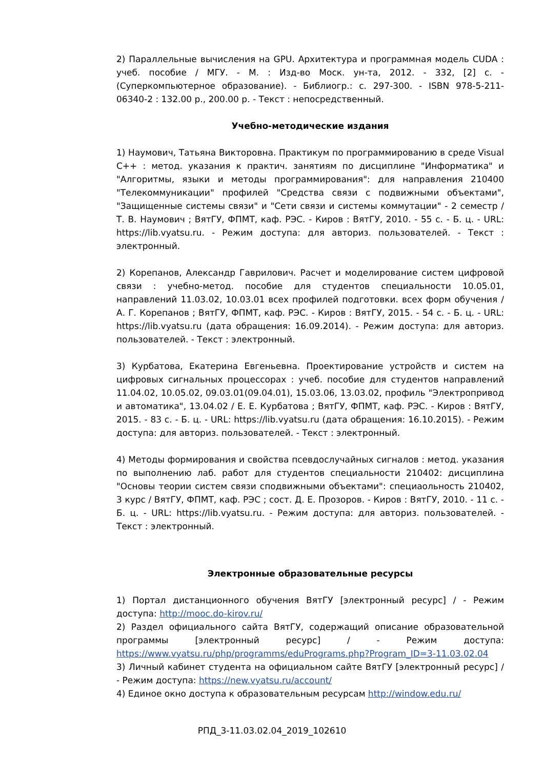2) Параллельные вычисления на GPU. Архитектура и программная модель CUDA : учеб. пособие / МГУ. - М. : Изд-во Моск. ун-та, 2012. - 332, [2] с. - (Суперкомпьютерное образование). - Библиогр.: с. 297-300. - ISBN 978-5-211-06340-2 : 132.00 р., 200.00 р. - Текст : непосредственный.
Учебно-методические издания
1) Наумович, Татьяна Викторовна. Практикум по программированию в среде Visual C++ : метод. указания к практич. занятиям по дисциплине "Информатика" и "Алгоритмы, языки и методы программирования": для направления 210400 "Телекоммуникации" профилей "Средства связи с подвижными объектами", "Защищенные системы связи" и "Сети связи и системы коммутации" - 2 семестр / Т. В. Наумович ; ВятГУ, ФПМТ, каф. РЭС. - Киров : ВятГУ, 2010. - 55 с. - Б. ц. - URL: https://lib.vyatsu.ru. - Режим доступа: для авториз. пользователей. - Текст : электронный.
2) Корепанов, Александр Гаврилович. Расчет и моделирование систем цифровой связи : учебно-метод. пособие для студентов специальности 10.05.01, направлений 11.03.02, 10.03.01 всех профилей подготовки. всех форм обучения / А. Г. Корепанов ; ВятГУ, ФПМТ, каф. РЭС. - Киров : ВятГУ, 2015. - 54 с. - Б. ц. - URL: https://lib.vyatsu.ru (дата обращения: 16.09.2014). - Режим доступа: для авториз. пользователей. - Текст : электронный.
3) Курбатова, Екатерина Евгеньевна. Проектирование устройств и систем на цифровых сигнальных процессорах : учеб. пособие для студентов направлений 11.04.02, 10.05.02, 09.03.01(09.04.01), 15.03.06, 13.03.02, профиль "Электропривод и автоматика", 13.04.02 / Е. Е. Курбатова ; ВятГУ, ФПМТ, каф. РЭС. - Киров : ВятГУ, 2015. - 83 с. - Б. ц. - URL: https://lib.vyatsu.ru (дата обращения: 16.10.2015). - Режим доступа: для авториз. пользователей. - Текст : электронный.
4) Методы формирования и свойства псевдослучайных сигналов : метод. указания по выполнению лаб. работ для студентов специальности 210402: дисциплина "Основы теории систем связи сподвижными объектами": специаольность 210402, 3 курс / ВятГУ, ФПМТ, каф. РЭС ; сост. Д. Е. Прозоров. - Киров : ВятГУ, 2010. - 11 с. - Б. ц. - URL: https://lib.vyatsu.ru. - Режим доступа: для авториз. пользователей. - Текст : электронный.
Электронные образовательные ресурсы
1) Портал дистанционного обучения ВятГУ [электронный ресурс] / - Режим доступа: http://mooc.do-kirov.ru/
2) Раздел официального сайта ВятГУ, содержащий описание образовательной программы [электронный ресурс] / - Режим доступа: https://www.vyatsu.ru/php/programms/eduPrograms.php?Program_ID=3-11.03.02.04
3) Личный кабинет студента на официальном сайте ВятГУ [электронный ресурс] / - Режим доступа: https://new.vyatsu.ru/account/
4) Единое окно доступа к образовательным ресурсам http://window.edu.ru/
РПД_3-11.03.02.04_2019_102610